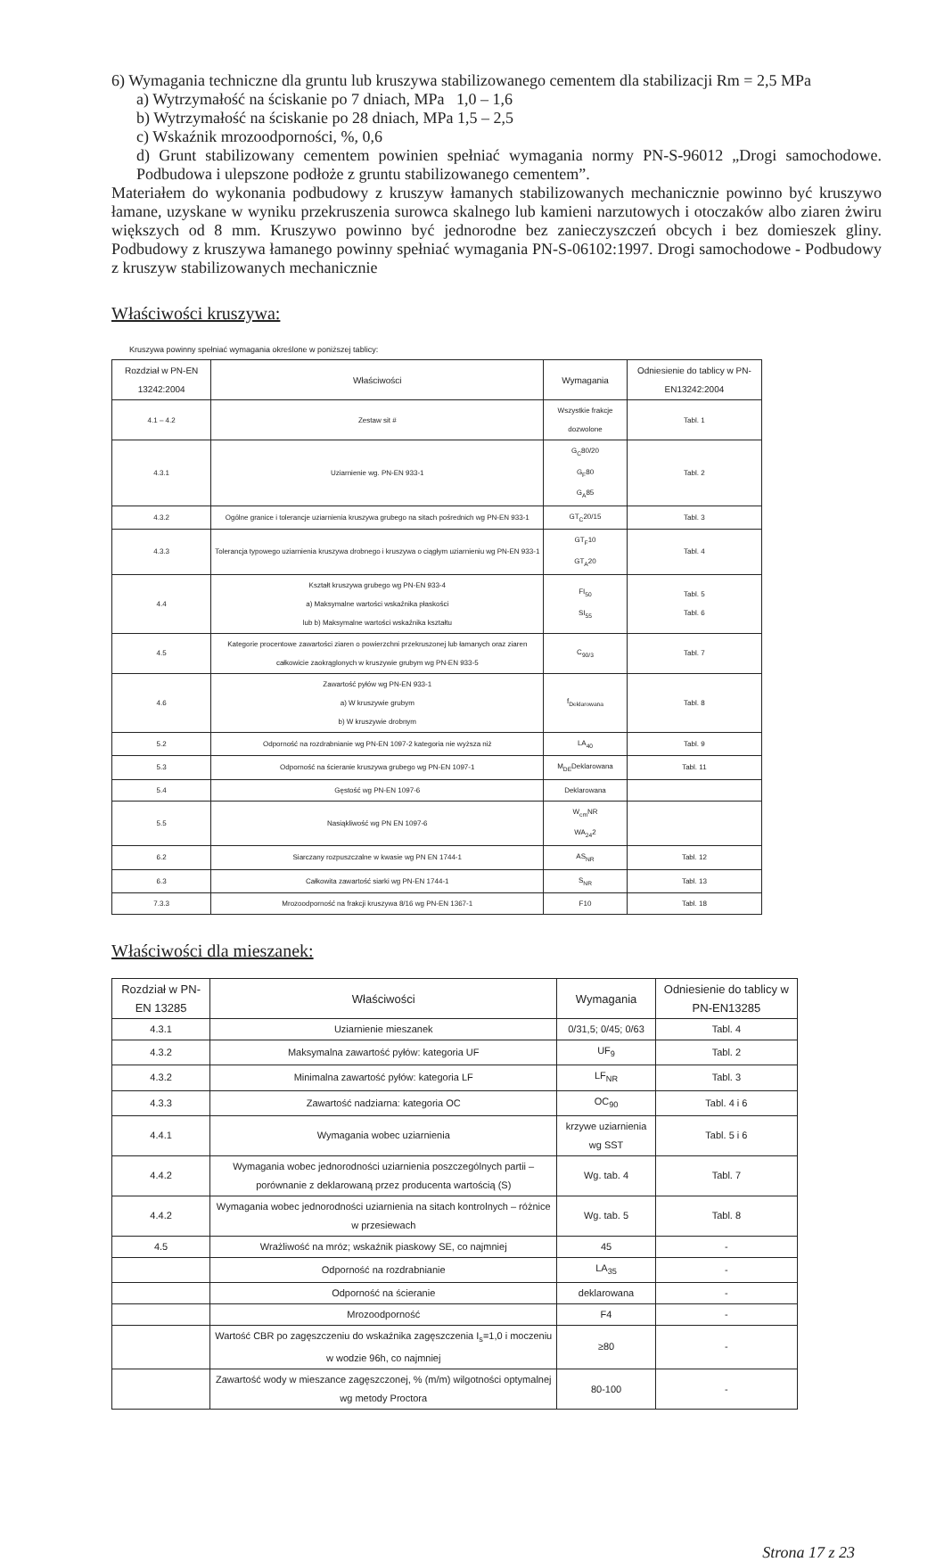6) Wymagania techniczne dla gruntu lub kruszywa stabilizowanego cementem dla stabilizacji Rm = 2,5 MPa
a) Wytrzymałość na ściskanie po 7 dniach, MPa 1,0 – 1,6
b) Wytrzymałość na ściskanie po 28 dniach, MPa 1,5 – 2,5
c) Wskaźnik mrozoodporności, %, 0,6
d) Grunt stabilizowany cementem powinien spełniać wymagania normy PN-S-96012 „Drogi samochodowe. Podbudowa i ulepszone podłoże z gruntu stabilizowanego cementem”.
Materiałem do wykonania podbudowy z kruszyw łamanych stabilizowanych mechanicznie powinno być kruszywo łamane, uzyskane w wyniku przekruszenia surowca skalnego lub kamieni narzutowych i otoczaków albo ziaren żwiru większych od 8 mm. Kruszywo powinno być jednorodne bez zanieczyszczeń obcych i bez domieszek gliny. Podbudowy z kruszywa łamanego powinny spełniać wymagania PN-S-06102:1997. Drogi samochodowe - Podbudowy z kruszyw stabilizowanych mechanicznie
Właściwości kruszywa:
Kruszywa powinny spełniać wymagania określone w poniższej tablicy:
| Rozdział w PN-EN 13242:2004 | Właściwości | Wymagania | Odniesienie do tablicy w PN-EN13242:2004 |
| --- | --- | --- | --- |
| 4.1 – 4.2 | Zestaw sit # | Wszystkie frakcje dozwolone | Tabl. 1 |
| 4.3.1 | Uziarnienie wg. PN-EN 933-1 | G<sub>C</sub>80/20 G<sub>F</sub>80 G<sub>A</sub>85 | Tabl. 2 |
| 4.3.2 | Ogólne granice i tolerancje uziarnienia kruszywa grubego na sitach pośrednich wg PN-EN 933-1 | GT<sub>C</sub>20/15 | Tabl. 3 |
| 4.3.3 | Tolerancja typowego uziarnienia kruszywa drobnego i kruszywa o ciągłym uziarnieniu wg PN-EN 933-1 | GT<sub>F</sub>10 GT<sub>A</sub>20 | Tabl. 4 |
| 4.4 | Kształt kruszywa grubego wg PN-EN 933-4 a) Maksymalne wartości wskaźnika płaskości lub b) Maksymalne wartości wskaźnika kształtu | FI<sub>50</sub> SI<sub>55</sub> | Tabl. 5 Tabl. 6 |
| 4.5 | Kategorie procentowe zawartości ziaren o powierzchni przekruszonej lub łamanych oraz ziaren całkowicie zaokrąglonych w kruszywie grubym wg PN-EN 933-5 | C<sub>90/3</sub> | Tabl. 7 |
| 4.6 | Zawartość pyłów wg PN-EN 933-1 a) W kruszywie grubym b) W kruszywie drobnym | f<sub>Deklarowana</sub> | Tabl. 8 |
| 5.2 | Odporność na rozdrabnianie wg PN-EN 1097-2 kategoria nie wyższa niż | LA<sub>40</sub> | Tabl. 9 |
| 5.3 | Odporność na ścieranie kruszywa grubego wg PN-EN 1097-1 | M<sub>DE</sub>Deklarowana | Tabl. 11 |
| 5.4 | Gęstość wg PN-EN 1097-6 | Deklarowana | |
| 5.5 | Nasiąkliwość wg PN EN 1097-6 | W<sub>cm</sub>NR WA<sub>24</sub>2 | |
| 6.2 | Siarczany rozpuszczalne w kwasie wg PN EN 1744-1 | AS<sub>NR</sub> | Tabl. 12 |
| 6.3 | Całkowita zawartość siarki wg PN-EN 1744-1 | S<sub>NR</sub> | Tabl. 13 |
| 7.3.3 | Mrozoodporność na frakcji kruszywa 8/16 wg PN-EN 1367-1 | F10 | Tabl. 18 |
Właściwości dla mieszanek:
| Rozdział w PN-EN 13285 | Właściwości | Wymagania | Odniesienie do tablicy w PN-EN13285 |
| --- | --- | --- | --- |
| 4.3.1 | Uziarnienie mieszanek | 0/31,5; 0/45; 0/63 | Tabl. 4 |
| 4.3.2 | Maksymalna zawartość pyłów: kategoria UF | UF<sub>9</sub> | Tabl. 2 |
| 4.3.2 | Minimalna zawartość pyłów: kategoria LF | LF<sub>NR</sub> | Tabl. 3 |
| 4.3.3 | Zawartość nadziarna: kategoria OC | OC<sub>90</sub> | Tabl. 4 i 6 |
| 4.4.1 | Wymagania wobec uziarnienia | krzywe uziarnienia wg SST | Tabl. 5 i 6 |
| 4.4.2 | Wymagania wobec jednorodności uziarnienia poszczególnych partii – porównanie z deklarowaną przez producenta wartością (S) | Wg. tab. 4 | Tabl. 7 |
| 4.4.2 | Wymagania wobec jednorodności uziarnienia na sitach kontrolnych – różnice w przesiewach | Wg. tab. 5 | Tabl. 8 |
| 4.5 | Wrażliwość na mróz; wskaźnik piaskowy SE, co najmniej | 45 | - |
| | Odporność na rozdrabnianie | LA<sub>35</sub> | - |
| | Odporność na ścieranie | deklarowana | - |
| | Mrozoodporność | F4 | - |
| | Wartość CBR po zagęszczeniu do wskaźnika zagęszczenia I<sub>s</sub>=1,0 i moczeniu w wodzie 96h, co najmniej | ≥80 | - |
| | Zawartość wody w mieszance zagęszczonej, % (m/m) wilgotności optymalnej wg metody Proctora | 80-100 | - |
Strona 17 z 23